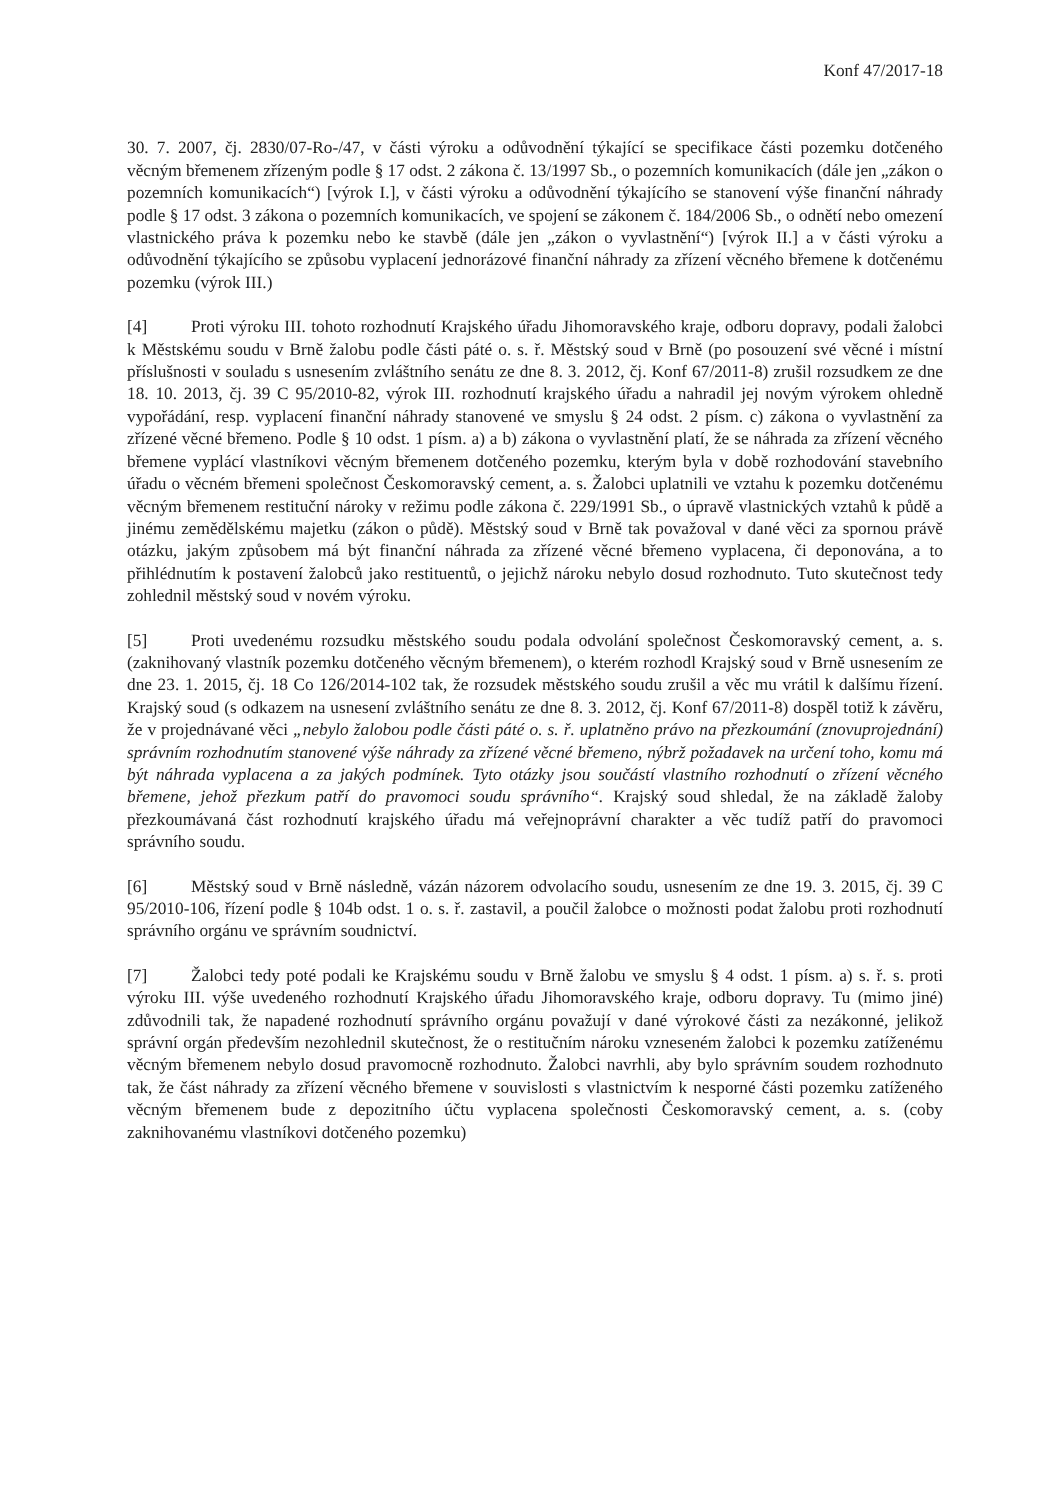Konf 47/2017-18
30. 7. 2007, čj. 2830/07-Ro-/47, v části výroku a odůvodnění týkající se specifikace části pozemku dotčeného věcným břemenem zřízeným podle § 17 odst. 2 zákona č. 13/1997 Sb., o pozemních komunikacích (dále jen „zákon o pozemních komunikacích“) [výrok I.], v části výroku a odůvodnění týkajícího se stanovení výše finanční náhrady podle § 17 odst. 3 zákona o pozemních komunikacích, ve spojení se zákonem č. 184/2006 Sb., o odnětí nebo omezení vlastnického práva k pozemku nebo ke stavbě (dále jen „zákon o vyvlastnění“) [výrok II.] a v části výroku a odůvodnění týkajícího se způsobu vyplacení jednorázové finanční náhrady za zřízení věcného břemene k dotčenému pozemku (výrok III.)
[4] Proti výroku III. tohoto rozhodnutí Krajského úřadu Jihomoravského kraje, odboru dopravy, podali žalobci k Městskému soudu v Brně žalobu podle části páté o. s. ř. Městský soud v Brně (po posouzení své věcné i místní příslušnosti v souladu s usnesením zvláštního senátu ze dne 8. 3. 2012, čj. Konf 67/2011-8) zrušil rozsudkem ze dne 18. 10. 2013, čj. 39 C 95/2010-82, výrok III. rozhodnutí krajského úřadu a nahradil jej novým výrokem ohledně vypořádání, resp. vyplacení finanční náhrady stanovené ve smyslu § 24 odst. 2 písm. c) zákona o vyvlastnění za zřízené věcné břemeno. Podle § 10 odst. 1 písm. a) a b) zákona o vyvlastnění platí, že se náhrada za zřízení věcného břemene vyplácí vlastníkovi věcným břemenem dotčeného pozemku, kterým byla v době rozhodování stavebního úřadu o věcném břemeni společnost Českomoravský cement, a. s. Žalobci uplatnili ve vztahu k pozemku dotčenému věcným břemenem restituční nároky v režimu podle zákona č. 229/1991 Sb., o úpravě vlastnických vztahů k půdě a jinému zemědělskému majetku (zákon o půdě). Městský soud v Brně tak považoval v dané věci za spornou právě otázku, jakým způsobem má být finanční náhrada za zřízené věcné břemeno vyplacena, či deponována, a to přihlédnutím k postavení žalobců jako restituentů, o jejichž nároku nebylo dosud rozhodnuto. Tuto skutečnost tedy zohlednil městský soud v novém výroku.
[5] Proti uvedenému rozsudku městského soudu podala odvolání společnost Českomoravský cement, a. s. (zaknihovaný vlastník pozemku dotčeného věcným břemenem), o kterém rozhodl Krajský soud v Brně usnesením ze dne 23. 1. 2015, čj. 18 Co 126/2014-102 tak, že rozsudek městského soudu zrušil a věc mu vrátil k dalšímu řízení. Krajský soud (s odkazem na usnesení zvláštního senátu ze dne 8. 3. 2012, čj. Konf 67/2011-8) dospěl totiž k závěru, že v projednávané věci „nebylo žalobou podle části páté o. s. ř. uplatněno právo na přezkoumání (znovuprojednání) správním rozhodnutím stanovené výše náhrady za zřízené věcné břemeno, nýbrž požadavek na určení toho, komu má být náhrada vyplacena a za jakých podmínek. Tyto otázky jsou součástí vlastního rozhodnutí o zřízení věcného břemene, jehož přezkum patří do pravomoci soudu správního“. Krajský soud shledal, že na základě žaloby přezkoumávaná část rozhodnutí krajského úřadu má veřejnoprávní charakter a věc tudíž patří do pravomoci správního soudu.
[6] Městský soud v Brně následně, vázán názorem odvolacího soudu, usnesením ze dne 19. 3. 2015, čj. 39 C 95/2010-106, řízení podle § 104b odst. 1 o. s. ř. zastavil, a poučil žalobce o možnosti podat žalobu proti rozhodnutí správního orgánu ve správním soudnictví.
[7] Žalobci tedy poté podali ke Krajskému soudu v Brně žalobu ve smyslu § 4 odst. 1 písm. a) s. ř. s. proti výroku III. výše uvedeného rozhodnutí Krajského úřadu Jihomoravského kraje, odboru dopravy. Tu (mimo jiné) zdůvodnili tak, že napadené rozhodnutí správního orgánu považují v dané výrokové části za nezákonné, jelikož správní orgán především nezohlednil skutečnost, že o restitučním nároku vzneseném žalobci k pozemku zatíženému věcným břemenem nebylo dosud pravomocně rozhodnuto. Žalobci navrhli, aby bylo správním soudem rozhodnuto tak, že část náhrady za zřízení věcného břemene v souvislosti s vlastnictvím k nesporné části pozemku zatíženého věcným břemenem bude z depozitního účtu vyplacena společnosti Českomoravský cement, a. s. (coby zaknihovanému vlastníkovi dotčeného pozemku)